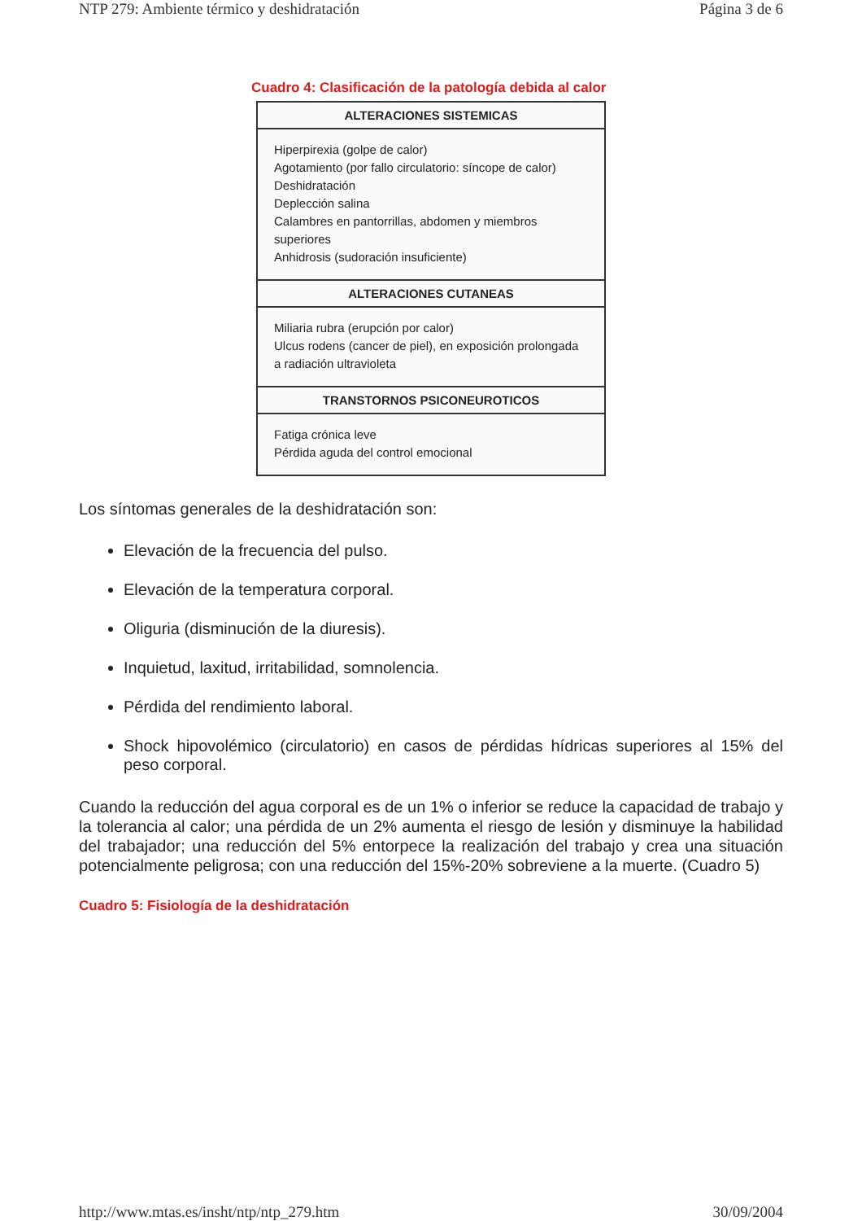NTP 279: Ambiente térmico y deshidratación Página 3 de 6
Cuadro 4: Clasificación de la patología debida al calor
| ALTERACIONES SISTEMICAS |
| --- |
| Hiperpirexia (golpe de calor) Agotamiento (por fallo circulatorio: síncope de calor) Deshidratación Deplección salina Calambres en pantorrillas, abdomen y miembros superiores Anhidrosis (sudoración insuficiente) |
| ALTERACIONES CUTANEAS |
| Miliaria rubra (erupción por calor) Ulcus rodens (cancer de piel), en exposición prolongada a radiación ultravioleta |
| TRANSTORNOS PSICONEUROTICOS |
| Fatiga crónica leve Pérdida aguda del control emocional |
Los síntomas generales de la deshidratación son:
Elevación de la frecuencia del pulso.
Elevación de la temperatura corporal.
Oliguria (disminución de la diuresis).
Inquietud, laxitud, irritabilidad, somnolencia.
Pérdida del rendimiento laboral.
Shock hipovolémico (circulatorio) en casos de pérdidas hídricas superiores al 15% del peso corporal.
Cuando la reducción del agua corporal es de un 1% o inferior se reduce la capacidad de trabajo y la tolerancia al calor; una pérdida de un 2% aumenta el riesgo de lesión y disminuye la habilidad del trabajador; una reducción del 5% entorpece la realización del trabajo y crea una situación potencialmente peligrosa; con una reducción del 15%-20% sobreviene a la muerte. (Cuadro 5)
Cuadro 5: Fisiología de la deshidratación
http://www.mtas.es/insht/ntp/ntp_279.htm 30/09/2004